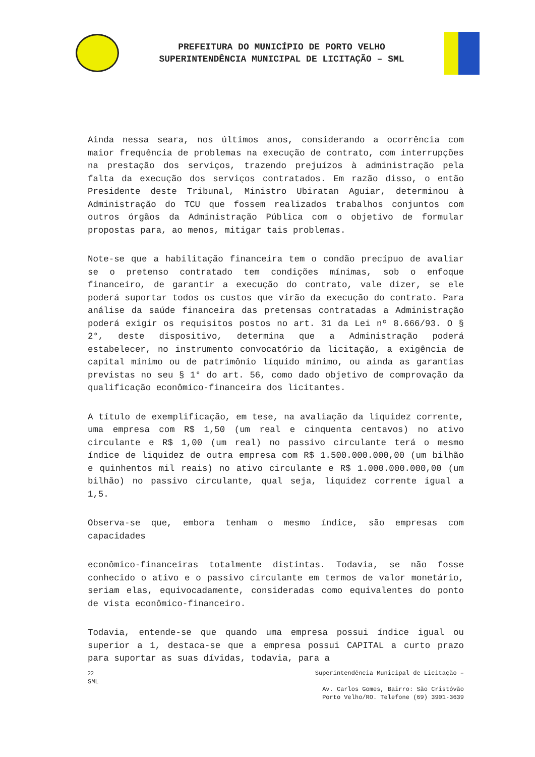PREFEITURA DO MUNICÍPIO DE PORTO VELHO
SUPERINTENDÊNCIA MUNICIPAL DE LICITAÇÃO – SML
Ainda nessa seara, nos últimos anos, considerando a ocorrência com maior frequência de problemas na execução de contrato, com interrupções na prestação dos serviços, trazendo prejuízos à administração pela falta da execução dos serviços contratados. Em razão disso, o então Presidente deste Tribunal, Ministro Ubiratan Aguiar, determinou à Administração do TCU que fossem realizados trabalhos conjuntos com outros órgãos da Administração Pública com o objetivo de formular propostas para, ao menos, mitigar tais problemas.
Note-se que a habilitação financeira tem o condão precípuo de avaliar se o pretenso contratado tem condições mínimas, sob o enfoque financeiro, de garantir a execução do contrato, vale dizer, se ele poderá suportar todos os custos que virão da execução do contrato. Para análise da saúde financeira das pretensas contratadas a Administração poderá exigir os requisitos postos no art. 31 da Lei nº 8.666/93. O § 2°, deste dispositivo, determina que a Administração poderá estabelecer, no instrumento convocatório da licitação, a exigência de capital mínimo ou de patrimônio líquido mínimo, ou ainda as garantias previstas no seu § 1° do art. 56, como dado objetivo de comprovação da qualificação econômico-financeira dos licitantes.
A título de exemplificação, em tese, na avaliação da liquidez corrente, uma empresa com R$ 1,50 (um real e cinquenta centavos) no ativo circulante e R$ 1,00 (um real) no passivo circulante terá o mesmo índice de liquidez de outra empresa com R$ 1.500.000.000,00 (um bilhão e quinhentos mil reais) no ativo circulante e R$ 1.000.000.000,00 (um bilhão) no passivo circulante, qual seja, liquidez corrente igual a 1,5.
Observa-se que, embora tenham o mesmo índice, são empresas com capacidades
econômico-financeiras totalmente distintas. Todavia, se não fosse conhecido o ativo e o passivo circulante em termos de valor monetário, seriam elas, equivocadamente, consideradas como equivalentes do ponto de vista econômico-financeiro.
Todavia, entende-se que quando uma empresa possui índice igual ou superior a 1, destaca-se que a empresa possui CAPITAL a curto prazo para suportar as suas dívidas, todavia, para a
22
SML
Superintendência Municipal de Licitação –
Av. Carlos Gomes, Bairro: São Cristóvão
Porto Velho/RO. Telefone (69) 3901-3639